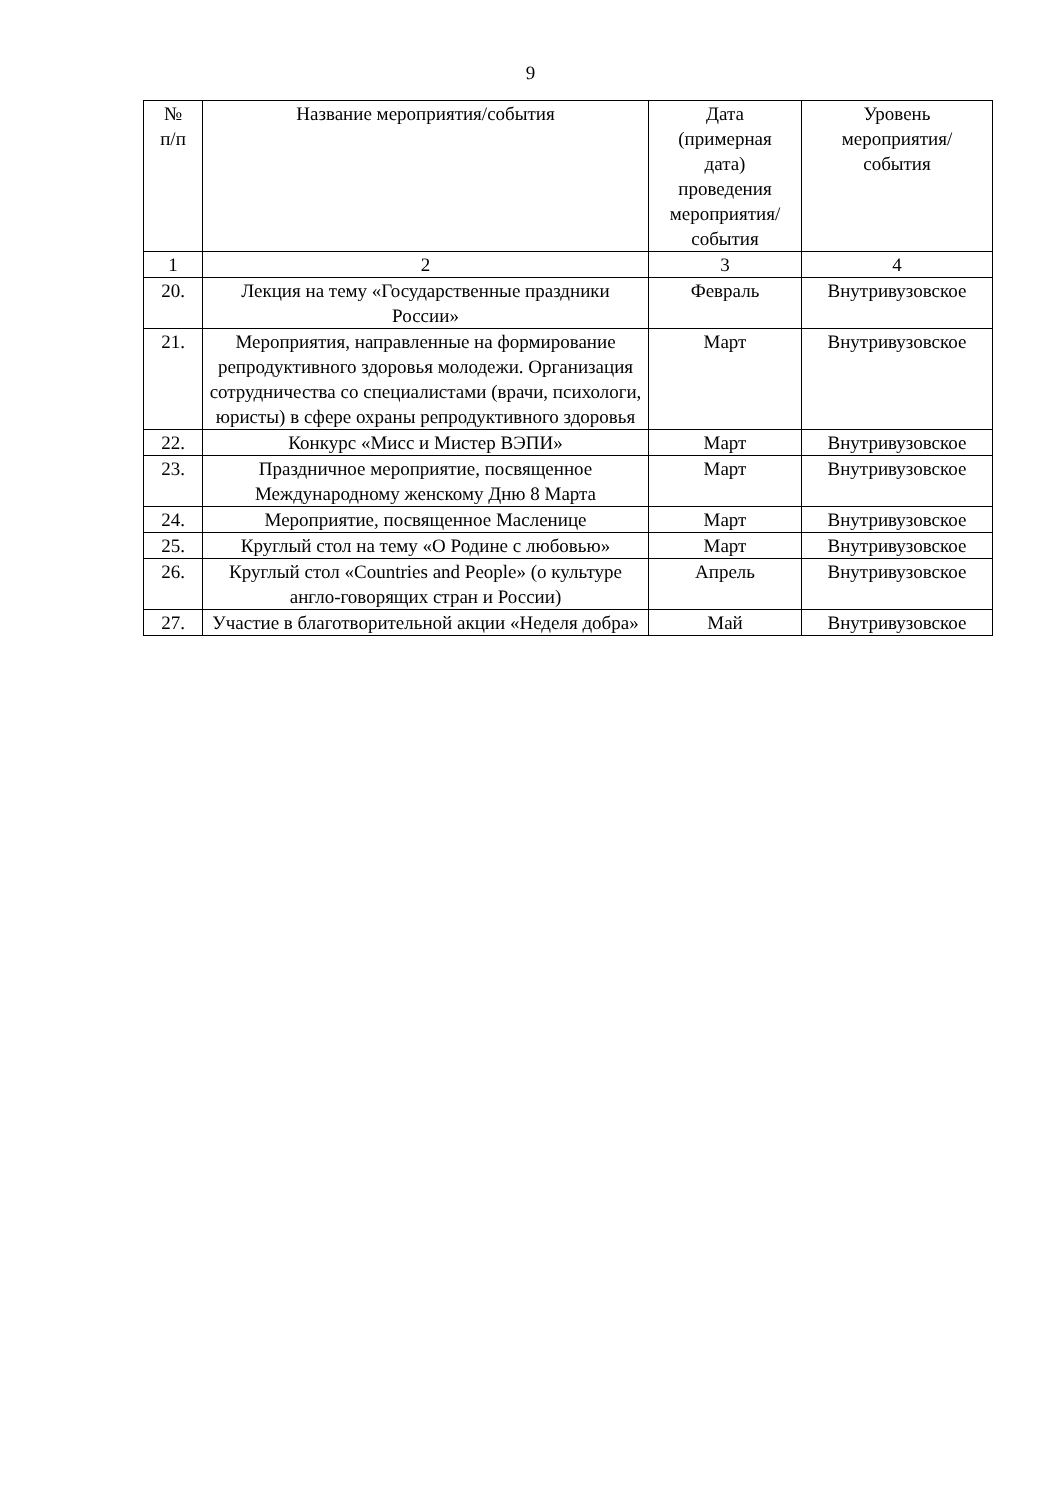9
| № п/п | Название мероприятия/события | Дата (примерная дата) проведения мероприятия/ события | Уровень мероприятия/ события |
| --- | --- | --- | --- |
| 1 | 2 | 3 | 4 |
| 20. | Лекция на тему «Государственные праздники России» | Февраль | Внутривузовское |
| 21. | Мероприятия, направленные на формирование репродуктивного здоровья молодежи. Организация сотрудничества со специалистами (врачи, психологи, юристы) в сфере охраны репродуктивного здоровья | Март | Внутривузовское |
| 22. | Конкурс «Мисс и Мистер ВЭПИ» | Март | Внутривузовское |
| 23. | Праздничное мероприятие, посвященное Международному женскому Дню 8 Марта | Март | Внутривузовское |
| 24. | Мероприятие, посвященное Масленице | Март | Внутривузовское |
| 25. | Круглый стол на тему «О Родине с любовью» | Март | Внутривузовское |
| 26. | Круглый стол «Countries and People» (о культуре англо-говорящих стран и России) | Апрель | Внутривузовское |
| 27. | Участие в благотворительной акции «Неделя добра» | Май | Внутривузовское |